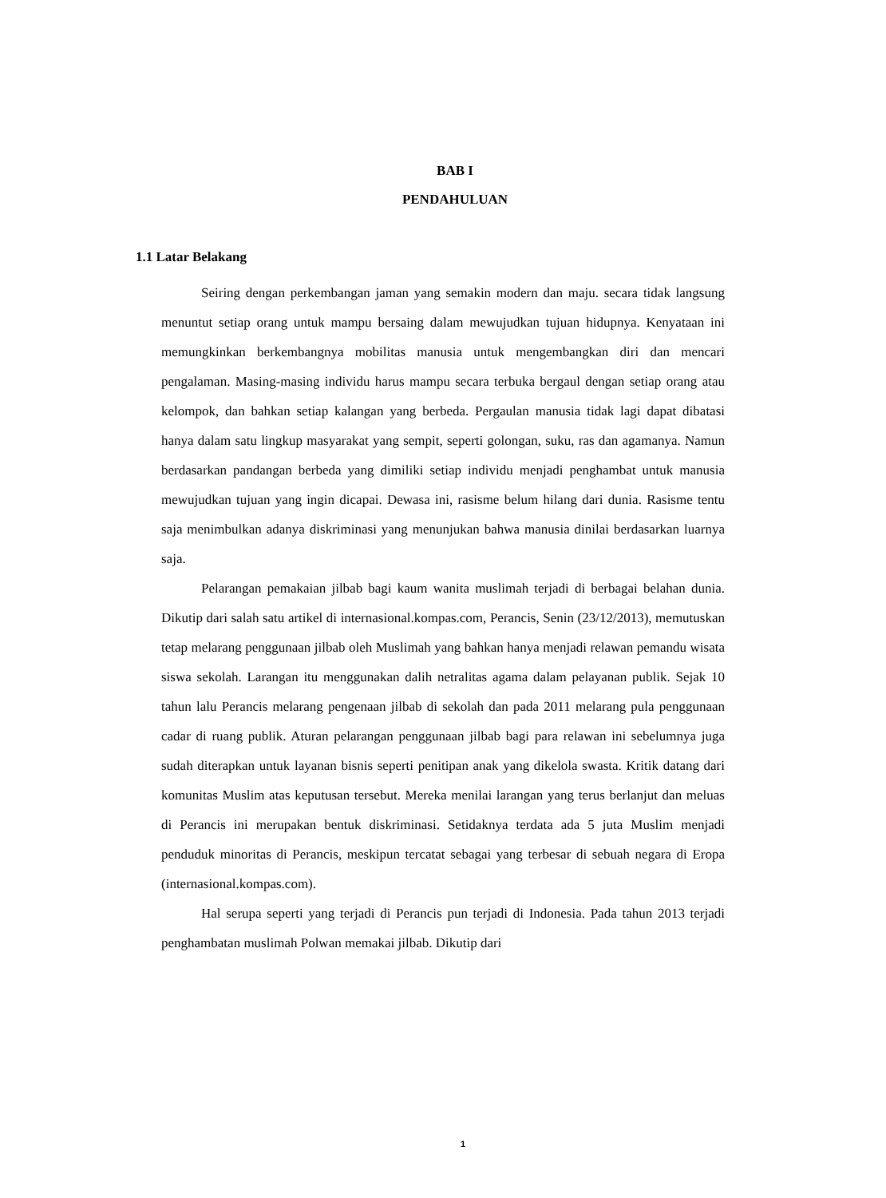BAB I
PENDAHULUAN
1.1 Latar Belakang
Seiring dengan perkembangan jaman yang semakin modern dan maju. secara tidak langsung menuntut setiap orang untuk mampu bersaing dalam mewujudkan tujuan hidupnya. Kenyataan ini memungkinkan berkembangnya mobilitas manusia untuk mengembangkan diri dan mencari pengalaman. Masing-masing individu harus mampu secara terbuka bergaul dengan setiap orang atau kelompok, dan bahkan setiap kalangan yang berbeda. Pergaulan manusia tidak lagi dapat dibatasi hanya dalam satu lingkup masyarakat yang sempit, seperti golongan, suku, ras dan agamanya. Namun berdasarkan pandangan berbeda yang dimiliki setiap individu menjadi penghambat untuk manusia mewujudkan tujuan yang ingin dicapai. Dewasa ini, rasisme belum hilang dari dunia. Rasisme tentu saja menimbulkan adanya diskriminasi yang menunjukan bahwa manusia dinilai berdasarkan luarnya saja.
Pelarangan pemakaian jilbab bagi kaum wanita muslimah terjadi di berbagai belahan dunia. Dikutip dari salah satu artikel di internasional.kompas.com, Perancis, Senin (23/12/2013), memutuskan tetap melarang penggunaan jilbab oleh Muslimah yang bahkan hanya menjadi relawan pemandu wisata siswa sekolah. Larangan itu menggunakan dalih netralitas agama dalam pelayanan publik. Sejak 10 tahun lalu Perancis melarang pengenaan jilbab di sekolah dan pada 2011 melarang pula penggunaan cadar di ruang publik. Aturan pelarangan penggunaan jilbab bagi para relawan ini sebelumnya juga sudah diterapkan untuk layanan bisnis seperti penitipan anak yang dikelola swasta. Kritik datang dari komunitas Muslim atas keputusan tersebut. Mereka menilai larangan yang terus berlanjut dan meluas di Perancis ini merupakan bentuk diskriminasi. Setidaknya terdata ada 5 juta Muslim menjadi penduduk minoritas di Perancis, meskipun tercatat sebagai yang terbesar di sebuah negara di Eropa (internasional.kompas.com).
Hal serupa seperti yang terjadi di Perancis pun terjadi di Indonesia. Pada tahun 2013 terjadi penghambatan muslimah Polwan memakai jilbab. Dikutip dari
1